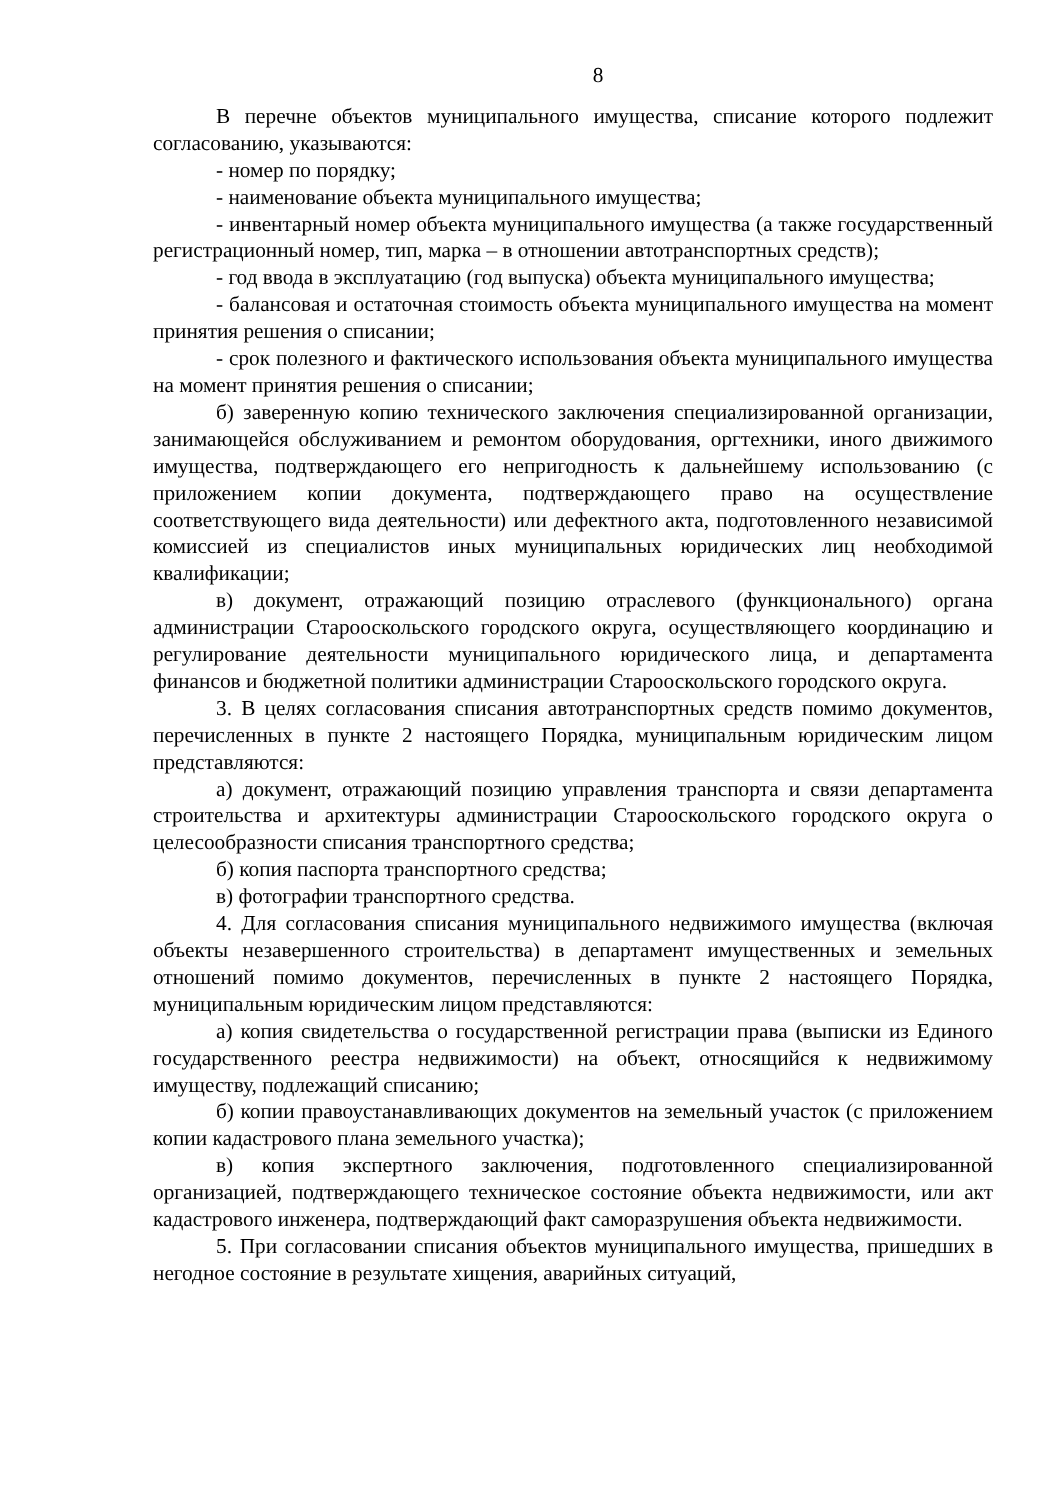8
В перечне объектов муниципального имущества, списание которого подлежит согласованию, указываются:
- номер по порядку;
- наименование объекта муниципального имущества;
- инвентарный номер объекта муниципального имущества (а также государственный регистрационный номер, тип, марка – в отношении автотранспортных средств);
- год ввода в эксплуатацию (год выпуска) объекта муниципального имущества;
- балансовая и остаточная стоимость объекта муниципального имущества на момент принятия решения о списании;
- срок полезного и фактического использования объекта муниципального имущества на момент принятия решения о списании;
б) заверенную копию технического заключения специализированной организации, занимающейся обслуживанием и ремонтом оборудования, оргтехники, иного движимого имущества, подтверждающего его непригодность к дальнейшему использованию (с приложением копии документа, подтверждающего право на осуществление соответствующего вида деятельности) или дефектного акта, подготовленного независимой комиссией из специалистов иных муниципальных юридических лиц необходимой квалификации;
в) документ, отражающий позицию отраслевого (функционального) органа администрации Старооскольского городского округа, осуществляющего координацию и регулирование деятельности муниципального юридического лица, и департамента финансов и бюджетной политики администрации Старооскольского городского округа.
3. В целях согласования списания автотранспортных средств помимо документов, перечисленных в пункте 2 настоящего Порядка, муниципальным юридическим лицом представляются:
а) документ, отражающий позицию управления транспорта и связи департамента строительства и архитектуры администрации Старооскольского городского округа о целесообразности списания транспортного средства;
б) копия паспорта транспортного средства;
в) фотографии транспортного средства.
4. Для согласования списания муниципального недвижимого имущества (включая объекты незавершенного строительства) в департамент имущественных и земельных отношений помимо документов, перечисленных в пункте 2 настоящего Порядка, муниципальным юридическим лицом представляются:
а) копия свидетельства о государственной регистрации права (выписки из Единого государственного реестра недвижимости) на объект, относящийся к недвижимому имуществу, подлежащий списанию;
б) копии правоустанавливающих документов на земельный участок (с приложением копии кадастрового плана земельного участка);
в) копия экспертного заключения, подготовленного специализированной организацией, подтверждающего техническое состояние объекта недвижимости, или акт кадастрового инженера, подтверждающий факт саморазрушения объекта недвижимости.
5. При согласовании списания объектов муниципального имущества, пришедших в негодное состояние в результате хищения, аварийных ситуаций,